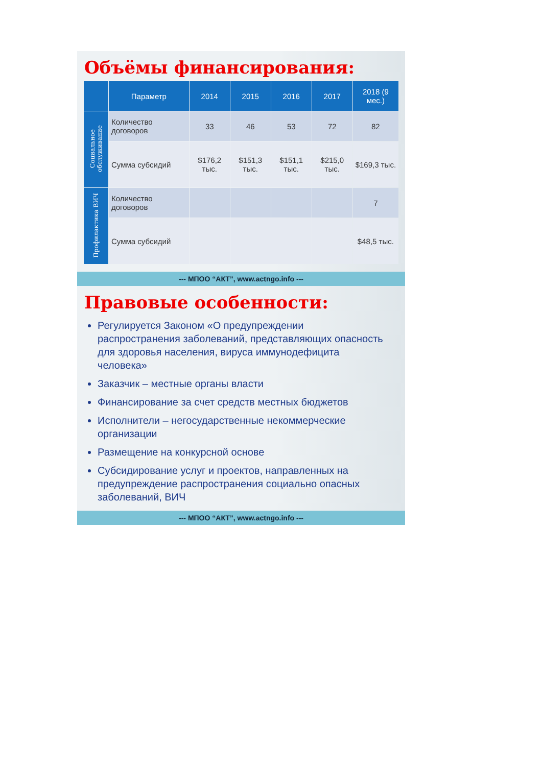Объёмы финансирования:
| | Параметр | 2014 | 2015 | 2016 | 2017 | 2018 (9 мес.) |
| --- | --- | --- | --- | --- | --- | --- |
| Социальное обслуживание | Количество договоров | 33 | 46 | 53 | 72 | 82 |
| | Сумма субсидий | $176,2 тыс. | $151,3 тыс. | $151,1 тыс. | $215,0 тыс. | $169,3 тыс. |
| Профилактика ВИЧ | Количество договоров | | | | | 7 |
| | Сумма субсидий | | | | | $48,5 тыс. |
--- МПОО “АКТ”, www.actngo.info ---
Правовые особенности:
Регулируется Законом «О предупреждении распространения заболеваний, представляющих опасность для здоровья населения, вируса иммунодефицита человека»
Заказчик – местные органы власти
Финансирование за счет средств местных бюджетов
Исполнители – негосударственные некоммерческие организации
Размещение на конкурсной основе
Субсидирование услуг и проектов, направленных на предупреждение распространения социально опасных заболеваний, ВИЧ
--- МПОО “АКТ”, www.actngo.info ---